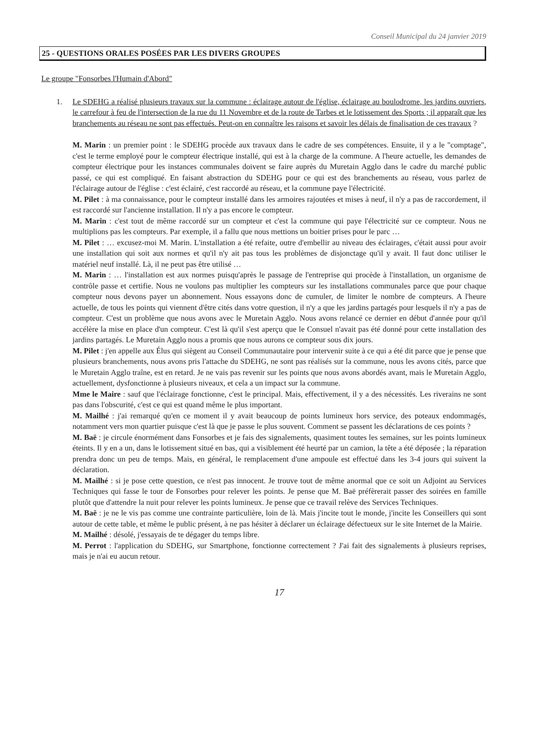Conseil Municipal du 24 janvier 2019
25 - QUESTIONS ORALES POSÉES PAR LES DIVERS GROUPES
Le groupe "Fonsorbes l'Humain d'Abord"
1. Le SDEHG a réalisé plusieurs travaux sur la commune : éclairage autour de l'église, éclairage au boulodrome, les jardins ouvriers, le carrefour à feu de l'intersection de la rue du 11 Novembre et de la route de Tarbes et le lotissement des Sports ; il apparaît que les branchements au réseau ne sont pas effectués. Peut-on en connaître les raisons et savoir les délais de finalisation de ces travaux ?
M. Marin : un premier point : le SDEHG procède aux travaux dans le cadre de ses compétences. Ensuite, il y a le "comptage", c'est le terme employé pour le compteur électrique installé, qui est à la charge de la commune. A l'heure actuelle, les demandes de compteur électrique pour les instances communales doivent se faire auprès du Muretain Agglo dans le cadre du marché public passé, ce qui est compliqué. En faisant abstraction du SDEHG pour ce qui est des branchements au réseau, vous parlez de l'éclairage autour de l'église : c'est éclairé, c'est raccordé au réseau, et la commune paye l'électricité.
M. Pilet : à ma connaissance, pour le compteur installé dans les armoires rajoutées et mises à neuf, il n'y a pas de raccordement, il est raccordé sur l'ancienne installation. Il n'y a pas encore le compteur.
M. Marin : c'est tout de même raccordé sur un compteur et c'est la commune qui paye l'électricité sur ce compteur. Nous ne multiplions pas les compteurs. Par exemple, il a fallu que nous mettions un boitier prises pour le parc …
M. Pilet : … excusez-moi M. Marin. L'installation a été refaite, outre d'embellir au niveau des éclairages, c'était aussi pour avoir une installation qui soit aux normes et qu'il n'y ait pas tous les problèmes de disjonctage qu'il y avait. Il faut donc utiliser le matériel neuf installé. Là, il ne peut pas être utilisé …
M. Marin : … l'installation est aux normes puisqu'après le passage de l'entreprise qui procède à l'installation, un organisme de contrôle passe et certifie. Nous ne voulons pas multiplier les compteurs sur les installations communales parce que pour chaque compteur nous devons payer un abonnement. Nous essayons donc de cumuler, de limiter le nombre de compteurs. A l'heure actuelle, de tous les points qui viennent d'être cités dans votre question, il n'y a que les jardins partagés pour lesquels il n'y a pas de compteur. C'est un problème que nous avons avec le Muretain Agglo. Nous avons relancé ce dernier en début d'année pour qu'il accélère la mise en place d'un compteur. C'est là qu'il s'est aperçu que le Consuel n'avait pas été donné pour cette installation des jardins partagés. Le Muretain Agglo nous a promis que nous aurons ce compteur sous dix jours.
M. Pilet : j'en appelle aux Élus qui siègent au Conseil Communautaire pour intervenir suite à ce qui a été dit parce que je pense que plusieurs branchements, nous avons pris l'attache du SDEHG, ne sont pas réalisés sur la commune, nous les avons cités, parce que le Muretain Agglo traîne, est en retard. Je ne vais pas revenir sur les points que nous avons abordés avant, mais le Muretain Agglo, actuellement, dysfonctionne à plusieurs niveaux, et cela a un impact sur la commune.
Mme le Maire : sauf que l'éclairage fonctionne, c'est le principal. Mais, effectivement, il y a des nécessités. Les riverains ne sont pas dans l'obscurité, c'est ce qui est quand même le plus important.
M. Mailhé : j'ai remarqué qu'en ce moment il y avait beaucoup de points lumineux hors service, des poteaux endommagés, notamment vers mon quartier puisque c'est là que je passe le plus souvent. Comment se passent les déclarations de ces points ?
M. Baë : je circule énormément dans Fonsorbes et je fais des signalements, quasiment toutes les semaines, sur les points lumineux éteints. Il y en a un, dans le lotissement situé en bas, qui a visiblement été heurté par un camion, la tête a été déposée ; la réparation prendra donc un peu de temps. Mais, en général, le remplacement d'une ampoule est effectué dans les 3-4 jours qui suivent la déclaration.
M. Mailhé : si je pose cette question, ce n'est pas innocent. Je trouve tout de même anormal que ce soit un Adjoint au Services Techniques qui fasse le tour de Fonsorbes pour relever les points. Je pense que M. Baë préfèrerait passer des soirées en famille plutôt que d'attendre la nuit pour relever les points lumineux. Je pense que ce travail relève des Services Techniques.
M. Baë : je ne le vis pas comme une contrainte particulière, loin de là. Mais j'incite tout le monde, j'incite les Conseillers qui sont autour de cette table, et même le public présent, à ne pas hésiter à déclarer un éclairage défectueux sur le site Internet de la Mairie.
M. Mailhé : désolé, j'essayais de te dégager du temps libre.
M. Perrot : l'application du SDEHG, sur Smartphone, fonctionne correctement ? J'ai fait des signalements à plusieurs reprises, mais je n'ai eu aucun retour.
17